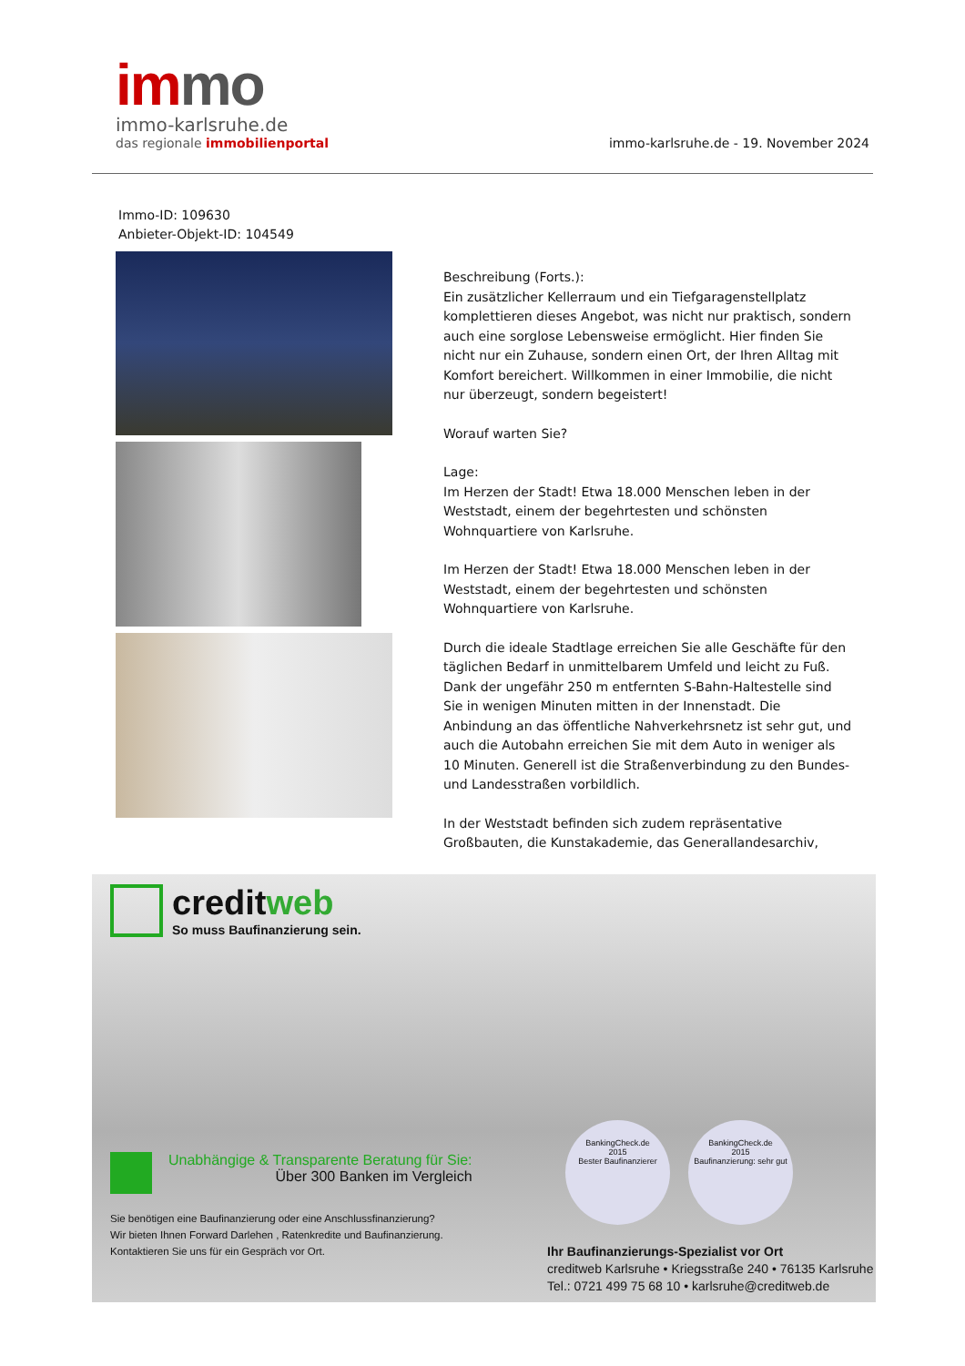im mo
immo-karlsruhe.de
das regionale immobilienportal
immo-karlsruhe.de - 19. November 2024
Immo-ID: 109630
Anbieter-Objekt-ID: 104549
Beschreibung (Forts.):
Ein zusätzlicher Kellerraum und ein Tiefgaragenstellplatz komplettieren dieses Angebot, was nicht nur praktisch, sondern auch eine sorglose Lebensweise ermöglicht. Hier finden Sie nicht nur ein Zuhause, sondern einen Ort, der Ihren Alltag mit Komfort bereichert. Willkommen in einer Immobilie, die nicht nur überzeugt, sondern begeistert!
Worauf warten Sie?
Lage:
Im Herzen der Stadt! Etwa 18.000 Menschen leben in der Weststadt, einem der begehrtesten und schönsten Wohnquartiere von Karlsruhe.
Im Herzen der Stadt! Etwa 18.000 Menschen leben in der Weststadt, einem der begehrtesten und schönsten Wohnquartiere von Karlsruhe.
Durch die ideale Stadtlage erreichen Sie alle Geschäfte für den täglichen Bedarf in unmittelbarem Umfeld und leicht zu Fuß. Dank der ungefähr 250 m entfernten S-Bahn-Haltestelle sind Sie in wenigen Minuten mitten in der Innenstadt. Die Anbindung an das öffentliche Nahverkehrsnetz ist sehr gut, und auch die Autobahn erreichen Sie mit dem Auto in weniger als 10 Minuten. Generell ist die Straßenverbindung zu den Bundes- und Landesstraßen vorbildlich.
In der Weststadt befinden sich zudem repräsentative Großbauten, die Kunstakademie, das Generallandesarchiv,
creditweb
So muss Baufinanzierung sein.
Unabhängige & Transparente Beratung für Sie:
Über 300 Banken im Vergleich
Sie benötigen eine Baufinanzierung oder eine Anschlussfinanzierung?
Wir bieten Ihnen Forward Darlehen , Ratenkredite und Baufinanzierung.
Kontaktieren Sie uns für ein Gespräch vor Ort.
BankingCheck.de
2015
Bester Baufinanzierer
BankingCheck.de
2015
Baufinanzierung: sehr gut
Ihr Baufinanzierungs-Spezialist vor Ort
creditweb Karlsruhe • Kriegsstraße 240 • 76135 Karlsruhe
Tel.: 0721 499 75 68 10 • karlsruhe@creditweb.de